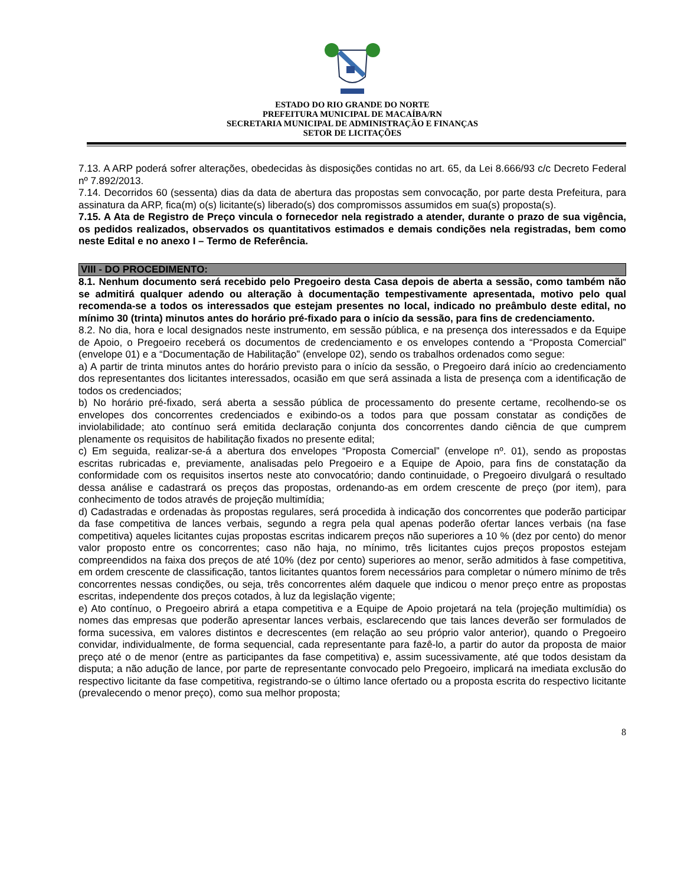ESTADO DO RIO GRANDE DO NORTE
PREFEITURA MUNICIPAL DE MACAÍBA/RN
SECRETARIA MUNICIPAL DE ADMINISTRAÇÃO E FINANÇAS
SETOR DE LICITAÇÕES
7.13. A ARP poderá sofrer alterações, obedecidas às disposições contidas no art. 65, da Lei 8.666/93 c/c Decreto Federal nº 7.892/2013.
7.14. Decorridos 60 (sessenta) dias da data de abertura das propostas sem convocação, por parte desta Prefeitura, para assinatura da ARP, fica(m) o(s) licitante(s) liberado(s) dos compromissos assumidos em sua(s) proposta(s).
7.15. A Ata de Registro de Preço vincula o fornecedor nela registrado a atender, durante o prazo de sua vigência, os pedidos realizados, observados os quantitativos estimados e demais condições nela registradas, bem como neste Edital e no anexo I – Termo de Referência.
VIII - DO PROCEDIMENTO:
8.1. Nenhum documento será recebido pelo Pregoeiro desta Casa depois de aberta a sessão, como também não se admitirá qualquer adendo ou alteração à documentação tempestivamente apresentada, motivo pelo qual recomenda-se a todos os interessados que estejam presentes no local, indicado no preâmbulo deste edital, no mínimo 30 (trinta) minutos antes do horário pré-fixado para o início da sessão, para fins de credenciamento.
8.2. No dia, hora e local designados neste instrumento, em sessão pública, e na presença dos interessados e da Equipe de Apoio, o Pregoeiro receberá os documentos de credenciamento e os envelopes contendo a “Proposta Comercial” (envelope 01) e a “Documentação de Habilitação” (envelope 02), sendo os trabalhos ordenados como segue:
a) A partir de trinta minutos antes do horário previsto para o início da sessão, o Pregoeiro dará início ao credenciamento dos representantes dos licitantes interessados, ocasião em que será assinada a lista de presença com a identificação de todos os credenciados;
b) No horário pré-fixado, será aberta a sessão pública de processamento do presente certame, recolhendo-se os envelopes dos concorrentes credenciados e exibindo-os a todos para que possam constatar as condições de inviolabilidade; ato contínuo será emitida declaração conjunta dos concorrentes dando ciência de que cumprem plenamente os requisitos de habilitação fixados no presente edital;
c) Em seguida, realizar-se-á a abertura dos envelopes “Proposta Comercial” (envelope nº. 01), sendo as propostas escritas rubricadas e, previamente, analisadas pelo Pregoeiro e a Equipe de Apoio, para fins de constatação da conformidade com os requisitos insertos neste ato convocatório; dando continuidade, o Pregoeiro divulgará o resultado dessa análise e cadastrará os preços das propostas, ordenando-as em ordem crescente de preço (por item), para conhecimento de todos através de projeção multimídia;
d) Cadastradas e ordenadas às propostas regulares, será procedida à indicação dos concorrentes que poderão participar da fase competitiva de lances verbais, segundo a regra pela qual apenas poderão ofertar lances verbais (na fase competitiva) aqueles licitantes cujas propostas escritas indicarem preços não superiores a 10 % (dez por cento) do menor valor proposto entre os concorrentes; caso não haja, no mínimo, três licitantes cujos preços propostos estejam compreendidos na faixa dos preços de até 10% (dez por cento) superiores ao menor, serão admitidos à fase competitiva, em ordem crescente de classificação, tantos licitantes quantos forem necessários para completar o número mínimo de três concorrentes nessas condições, ou seja, três concorrentes além daquele que indicou o menor preço entre as propostas escritas, independente dos preços cotados, à luz da legislação vigente;
e) Ato contínuo, o Pregoeiro abrirá a etapa competitiva e a Equipe de Apoio projetará na tela (projeção multimídia) os nomes das empresas que poderão apresentar lances verbais, esclarecendo que tais lances deverão ser formulados de forma sucessiva, em valores distintos e decrescentes (em relação ao seu próprio valor anterior), quando o Pregoeiro convidar, individualmente, de forma sequencial, cada representante para fazê-lo, a partir do autor da proposta de maior preço até o de menor (entre as participantes da fase competitiva) e, assim sucessivamente, até que todos desistam da disputa; a não adução de lance, por parte de representante convocado pelo Pregoeiro, implicará na imediata exclusão do respectivo licitante da fase competitiva, registrando-se o último lance ofertado ou a proposta escrita do respectivo licitante (prevalecendo o menor preço), como sua melhor proposta;
8